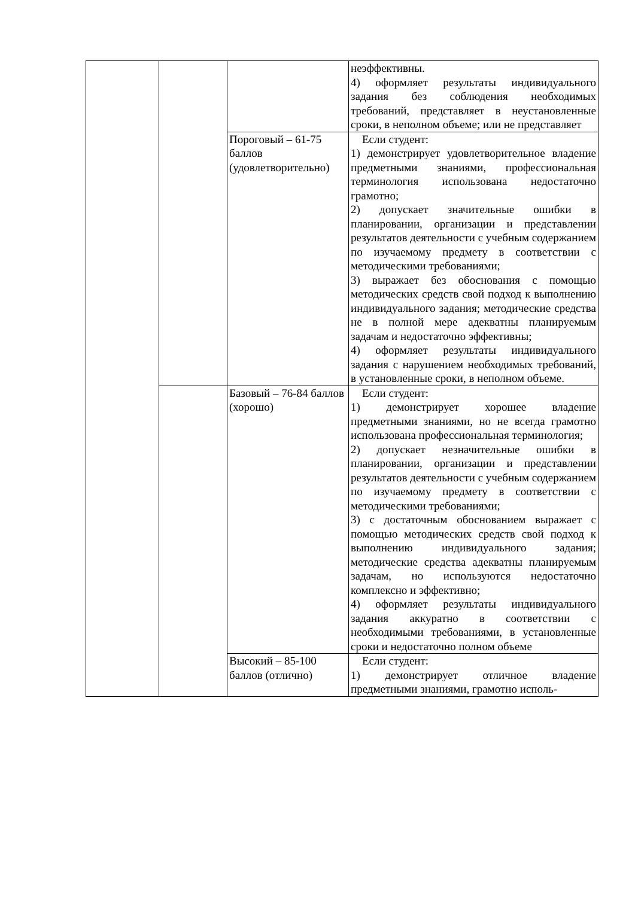| | | | неэффективны. 4) оформляет результаты индивидуального задания без соблюдения необходимых требований, представляет в неустановленные сроки, в неполном объеме; или не представляет |
| | | Пороговый – 61-75 баллов (удовлетворительно) | Если студент: 1) демонстрирует удовлетворительное владение предметными знаниями, профессиональная терминология использована недостаточно грамотно; 2) допускает значительные ошибки в планировании, организации и представлении результатов деятельности с учебным содержанием по изучаемому предмету в соответствии с методическими требованиями; 3) выражает без обоснования с помощью методических средств свой подход к выполнению индивидуального задания; методические средства не в полной мере адекватны планируемым задачам и недостаточно эффективны; 4) оформляет результаты индивидуального задания с нарушением необходимых требований, в установленные сроки, в неполном объеме. |
| | | Базовый – 76-84 баллов (хорошо) | Если студент: 1) демонстрирует хорошее владение предметными знаниями, но не всегда грамотно использована профессиональная терминология; 2) допускает незначительные ошибки в планировании, организации и представлении результатов деятельности с учебным содержанием по изучаемому предмету в соответствии с методическими требованиями; 3) с достаточным обоснованием выражает с помощью методических средств свой подход к выполнению индивидуального задания; методические средства адекватны планируемым задачам, но используются недостаточно комплексно и эффективно; 4) оформляет результаты индивидуального задания аккуратно в соответствии с необходимыми требованиями, в установленные сроки и недостаточно полном объеме |
| | | Высокий – 85-100 баллов (отлично) | Если студент: 1) демонстрирует отличное владение предметными знаниями, грамотно исполь- |